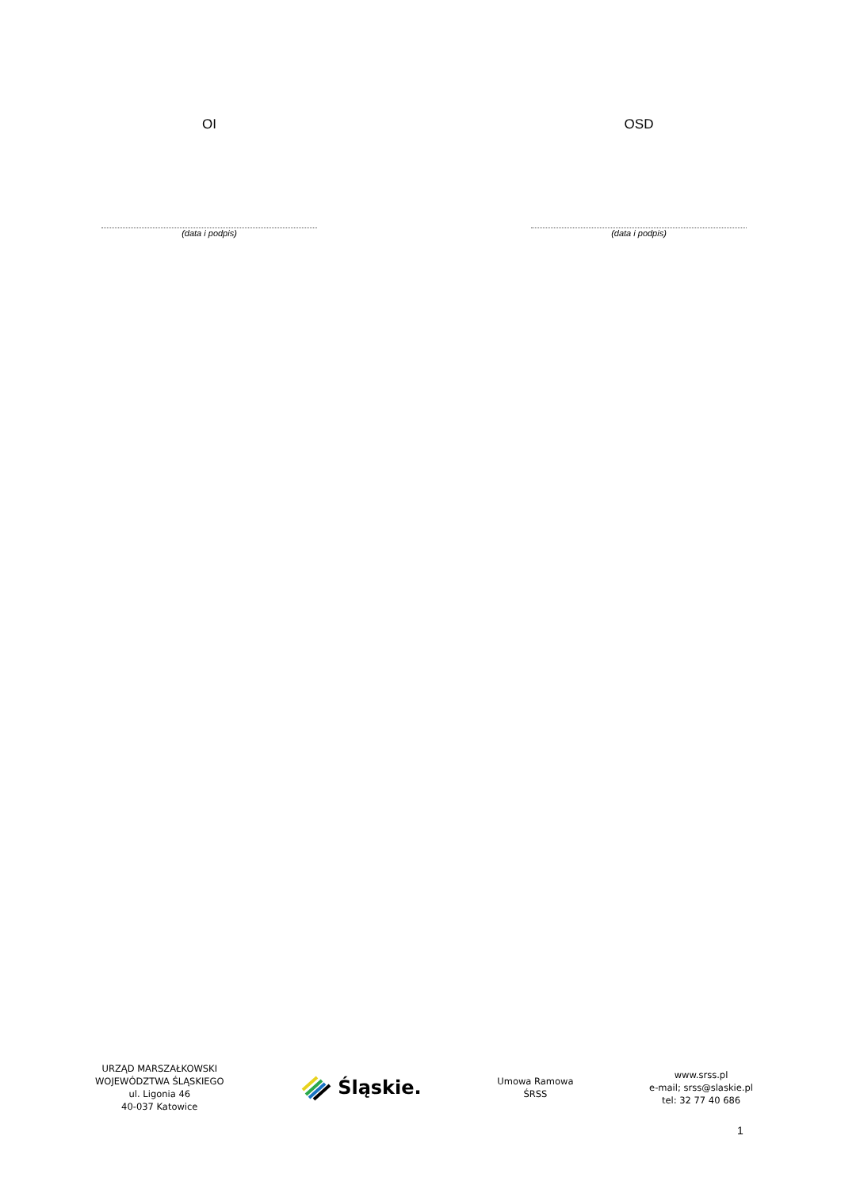OI
(data i podpis)
OSD
(data i podpis)
URZĄD MARSZAŁKOWSKI
WOJEWÓDZTWA ŚLĄSKIEGO
ul. Ligonia 46
40-037 Katowice
Śląskie.
Umowa Ramowa
ŚRSS
www.srss.pl
e-mail; srss@slaskie.pl
tel: 32 77 40 686
1